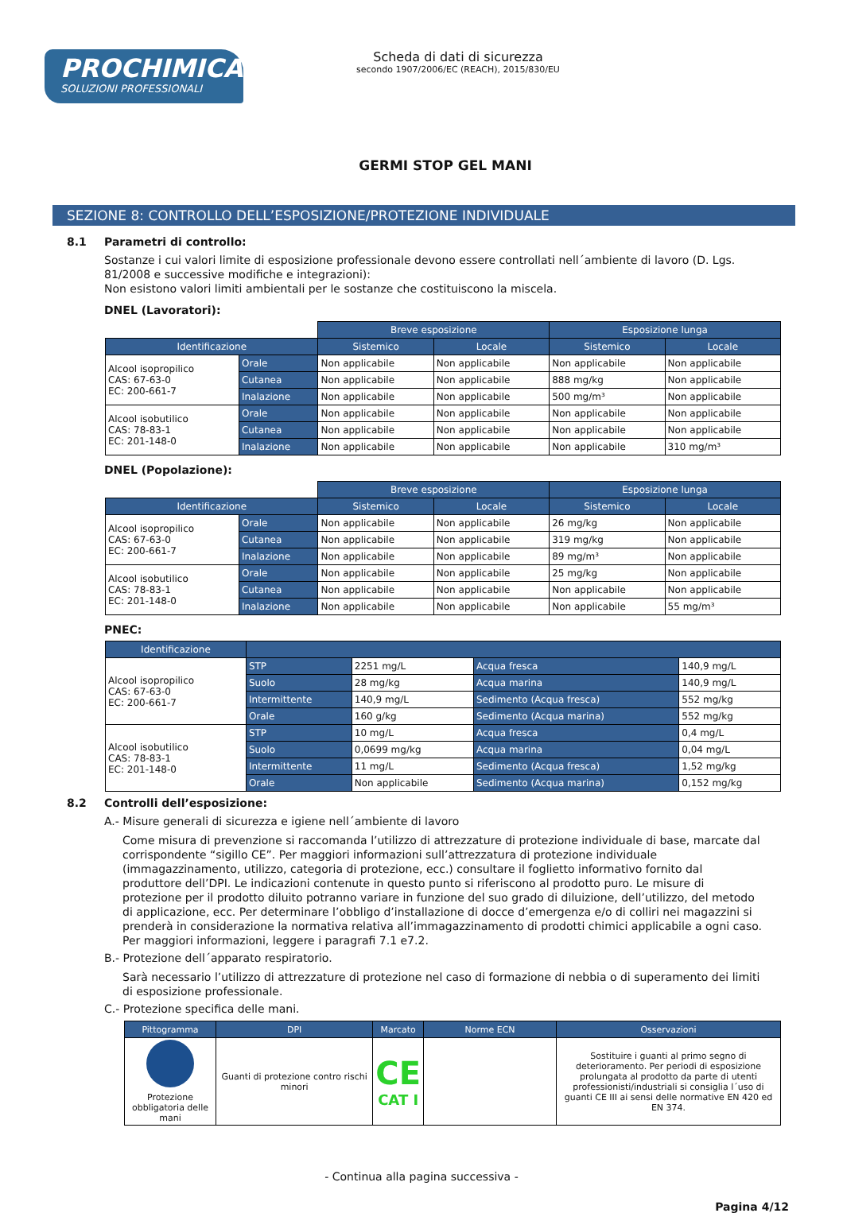PROCHIMICA
SOLUZIONI PROFESSIONALI
Scheda di dati di sicurezza
secondo 1907/2006/EC (REACH), 2015/830/EU
GERMI STOP GEL MANI
SEZIONE 8: CONTROLLO DELL’ESPOSIZIONE/PROTEZIONE INDIVIDUALE
8.1 Parametri di controllo:
Sostanze i cui valori limite di esposizione professionale devono essere controllati nell´ambiente di lavoro (D. Lgs. 81/2008 e successive modifiche e integrazioni):
Non esistono valori limiti ambientali per le sostanze che costituiscono la miscela.
DNEL (Lavoratori):
| | | Breve esposizione | | Esposizione lunga | |
| Identificazione | | Sistemico | Locale | Sistemico | Locale |
| Alcool isopropilico CAS: 67-63-0 EC: 200-661-7 | Orale | Non applicabile | Non applicabile | Non applicabile | Non applicabile |
| | Cutanea | Non applicabile | Non applicabile | 888 mg/kg | Non applicabile |
| | Inalazione | Non applicabile | Non applicabile | 500 mg/m³ | Non applicabile |
| Alcool isobutilico CAS: 78-83-1 EC: 201-148-0 | Orale | Non applicabile | Non applicabile | Non applicabile | Non applicabile |
| | Cutanea | Non applicabile | Non applicabile | Non applicabile | Non applicabile |
| | Inalazione | Non applicabile | Non applicabile | Non applicabile | 310 mg/m³ |
DNEL (Popolazione):
| | | Breve esposizione | | Esposizione lunga | |
| Identificazione | | Sistemico | Locale | Sistemico | Locale |
| Alcool isopropilico CAS: 67-63-0 EC: 200-661-7 | Orale | Non applicabile | Non applicabile | 26 mg/kg | Non applicabile |
| | Cutanea | Non applicabile | Non applicabile | 319 mg/kg | Non applicabile |
| | Inalazione | Non applicabile | Non applicabile | 89 mg/m³ | Non applicabile |
| Alcool isobutilico CAS: 78-83-1 EC: 201-148-0 | Orale | Non applicabile | Non applicabile | 25 mg/kg | Non applicabile |
| | Cutanea | Non applicabile | Non applicabile | Non applicabile | Non applicabile |
| | Inalazione | Non applicabile | Non applicabile | Non applicabile | 55 mg/m³ |
PNEC:
| Identificazione | | | | |
| --- | --- | --- | --- | --- |
| Alcool isopropilico CAS: 67-63-0 EC: 200-661-7 | STP | 2251 mg/L | Acqua fresca | 140,9 mg/L |
| | Suolo | 28 mg/kg | Acqua marina | 140,9 mg/L |
| | Intermittente | 140,9 mg/L | Sedimento (Acqua fresca) | 552 mg/kg |
| | Orale | 160 g/kg | Sedimento (Acqua marina) | 552 mg/kg |
| Alcool isobutilico CAS: 78-83-1 EC: 201-148-0 | STP | 10 mg/L | Acqua fresca | 0,4 mg/L |
| | Suolo | 0,0699 mg/kg | Acqua marina | 0,04 mg/L |
| | Intermittente | 11 mg/L | Sedimento (Acqua fresca) | 1,52 mg/kg |
| | Orale | Non applicabile | Sedimento (Acqua marina) | 0,152 mg/kg |
8.2 Controlli dell’esposizione:
A.- Misure generali di sicurezza e igiene nell´ambiente di lavoro
Come misura di prevenzione si raccomanda l’utilizzo di attrezzature di protezione individuale di base, marcate dal corrispondente “sigillo CE”. Per maggiori informazioni sull’attrezzatura di protezione individuale (immagazzinamento, utilizzo, categoria di protezione, ecc.) consultare il foglietto informativo fornito dal produttore dell’DPI. Le indicazioni contenute in questo punto si riferiscono al prodotto puro. Le misure di protezione per il prodotto diluito potranno variare in funzione del suo grado di diluizione, dell’utilizzo, del metodo di applicazione, ecc. Per determinare l’obbligo d’installazione di docce d’emergenza e/o di colliri nei magazzini si prenderà in considerazione la normativa relativa all’immagazzinamento di prodotti chimici applicabile a ogni caso. Per maggiori informazioni, leggere i paragrafi 7.1 e7.2.
B.- Protezione dell´apparato respiratorio.
Sarà necessario l’utilizzo di attrezzature di protezione nel caso di formazione di nebbia o di superamento dei limiti di esposizione professionale.
C.- Protezione specifica delle mani.
| Pittogramma | DPI | Marcato | Norme ECN | Osservazioni |
| --- | --- | --- | --- | --- |
| Protezione obbligatoria delle mani | Guanti di protezione contro rischi minori | CE CAT I | | Sostituire i guanti al primo segno di deterioramento. Per periodi di esposizione prolungata al prodotto da parte di utenti professionisti/industriali si consiglia l´uso di guanti CE III ai sensi delle normative EN 420 ed EN 374. |
- Continua alla pagina successiva -
Pagina 4/12